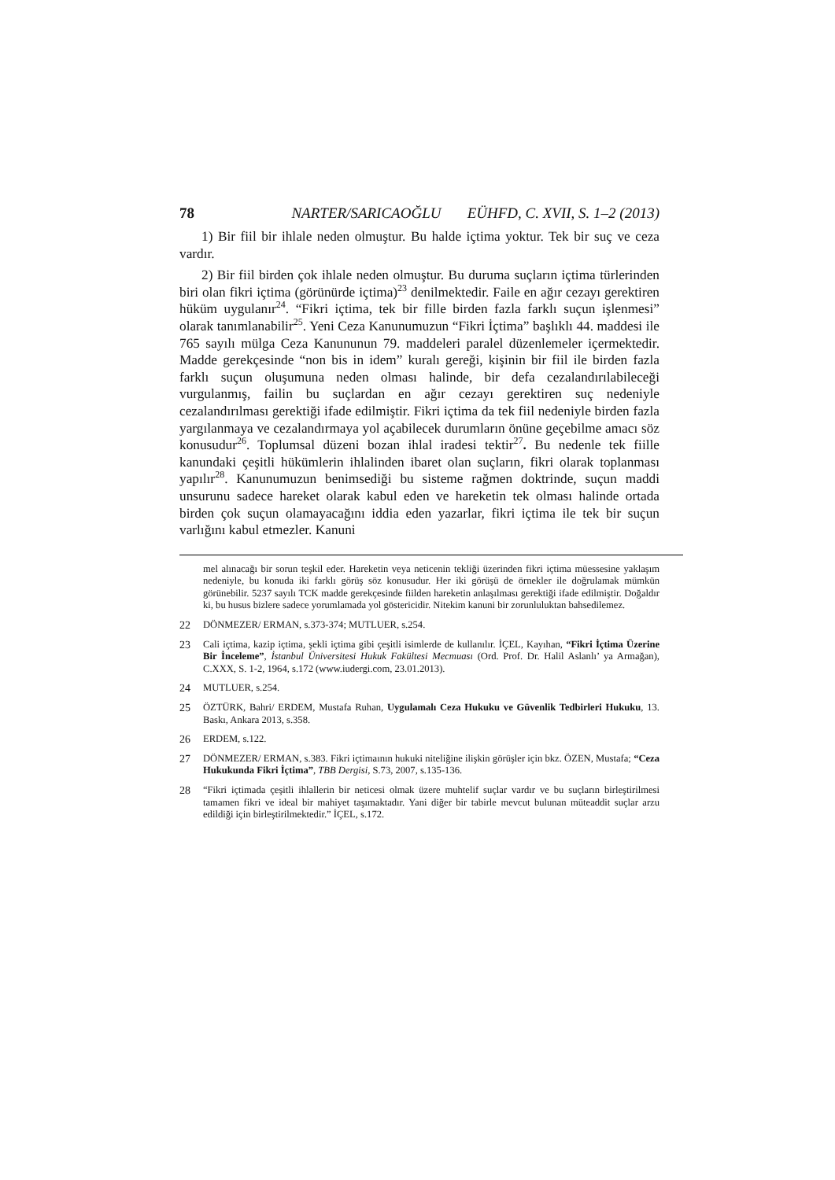78 NARTER/SARICAOĞLU EÜHFD, C. XVII, S. 1–2 (2013)
1) Bir fiil bir ihlale neden olmuştur. Bu halde içtima yoktur. Tek bir suç ve ceza vardır.
2) Bir fiil birden çok ihlale neden olmuştur. Bu duruma suçların içtima türlerinden biri olan fikri içtima (görünürde içtima)<sup>23</sup> denilmektedir. Faile en ağır cezayı gerektiren hüküm uygulanır<sup>24</sup>. “Fikri içtima, tek bir fille birden fazla farklı suçun işlenmesi” olarak tanımlanabilir<sup>25</sup>. Yeni Ceza Kanunumuzun “Fikri İçtima” başlıklı 44. maddesi ile 765 sayılı mülga Ceza Kanununun 79. maddeleri paralel düzenlemeler içermektedir. Madde gerekçesinde “non bis in idem” kuralı gereği, kişinin bir fiil ile birden fazla farklı suçun oluşumuna neden olması halinde, bir defa cezalandırılabileceği vurgulanmış, failin bu suçlardan en ağır cezayı gerektiren suç nedeniyle cezalandırılması gerektiği ifade edilmiştir. Fikri içtima da tek fiil nedeniyle birden fazla yargılanmaya ve cezalandırmaya yol açabilecek durumların önüne geçebilme amacı söz konusudur<sup>26</sup>. Toplumsal düzeni bozan ihlal iradesi tektir<sup>27</sup>. Bu nedenle tek fiille kanundaki çeşitli hükümlerin ihlalinden ibaret olan suçların, fikri olarak toplanması yapılır<sup>28</sup>. Kanunumuzun benimsediği bu sisteme rağmen doktrinde, suçun maddi unsurunu sadece hareket olarak kabul eden ve hareketin tek olması halinde ortada birden çok suçun olamayacağını iddia eden yazarlar, fikri içtima ile tek bir suçun varlığını kabul etmezler. Kanuni
mel alınacağı bir sorun teşkil eder. Hareketin veya neticenin tekliği üzerinden fikri içtima müessesine yaklaşım nedeniyle, bu konuda iki farklı görüş söz konusudur. Her iki görüşü de örnekler ile doğrulamak mümkün görünebilir. 5237 sayılı TCK madde gerekçesinde fiilden hareketin anlaşılması gerektiği ifade edilmiştir. Doğaldır ki, bu husus bizlere sadece yorumlamada yol göstericidir. Nitekim kanuni bir zorunluluktan bahsedilemez.
22 DÖNMEZER/ ERMAN, s.373-374; MUTLUER, s.254.
23 Cali içtima, kazip içtima, şekli içtima gibi çeşitli isimlerde de kullanılır. İÇEL, Kayıhan, “Fikri İçtima Üzerine Bir İnceleme”, İstanbul Üniversitesi Hukuk Fakültesi Mecmuası (Ord. Prof. Dr. Halil Aslanlı’ ya Armağan), C.XXX, S. 1-2, 1964, s.172 (www.iudergi.com, 23.01.2013).
24 MUTLUER, s.254.
25 ÖZTÜRK, Bahri/ ERDEM, Mustafa Ruhan, Uygulamalı Ceza Hukuku ve Güvenlik Tedbirleri Hukuku, 13. Baskı, Ankara 2013, s.358.
26 ERDEM, s.122.
27 DÖNMEZER/ ERMAN, s.383. Fikri içtimaının hukuki niteliğine ilişkin görüşler için bkz. ÖZEN, Mustafa; “Ceza Hukukunda Fikri İçtima”, TBB Dergisi, S.73, 2007, s.135-136.
28 “Fikri içtimada çeşitli ihlallerin bir neticesi olmak üzere muhtelif suçlar vardır ve bu suçların birleştirilmesi tamamen fikri ve ideal bir mahiyet taşımaktadır. Yani diğer bir tabirle mevcut bulunan müteaddit suçlar arzu edildiği için birleştirilmektedir.” İÇEL, s.172.